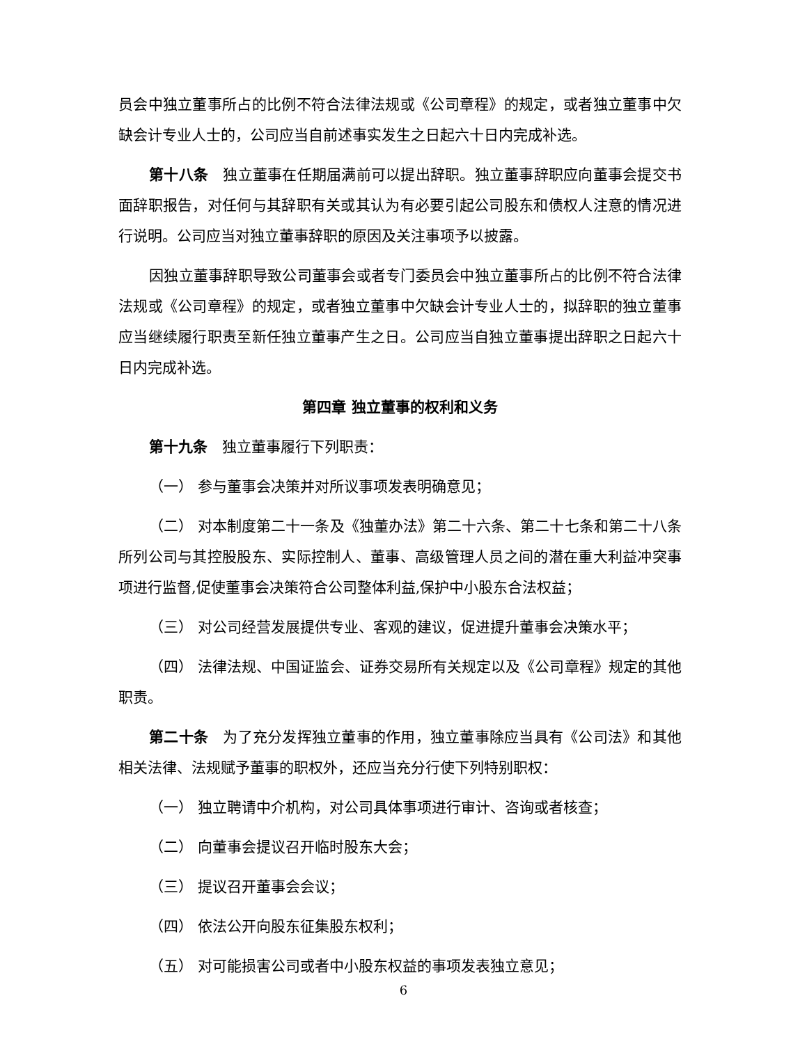员会中独立董事所占的比例不符合法律法规或《公司章程》的规定，或者独立董事中欠缺会计专业人士的，公司应当自前述事实发生之日起六十日内完成补选。
第十八条　独立董事在任期届满前可以提出辞职。独立董事辞职应向董事会提交书面辞职报告，对任何与其辞职有关或其认为有必要引起公司股东和债权人注意的情况进行说明。公司应当对独立董事辞职的原因及关注事项予以披露。
因独立董事辞职导致公司董事会或者专门委员会中独立董事所占的比例不符合法律法规或《公司章程》的规定，或者独立董事中欠缺会计专业人士的，拟辞职的独立董事应当继续履行职责至新任独立董事产生之日。公司应当自独立董事提出辞职之日起六十日内完成补选。
第四章 独立董事的权利和义务
第十九条　独立董事履行下列职责：
（一） 参与董事会决策并对所议事项发表明确意见；
（二） 对本制度第二十一条及《独董办法》第二十六条、第二十七条和第二十八条所列公司与其控股股东、实际控制人、董事、高级管理人员之间的潜在重大利益冲突事项进行监督,促使董事会决策符合公司整体利益,保护中小股东合法权益；
（三） 对公司经营发展提供专业、客观的建议，促进提升董事会决策水平；
（四） 法律法规、中国证监会、证券交易所有关规定以及《公司章程》规定的其他职责。
第二十条　为了充分发挥独立董事的作用，独立董事除应当具有《公司法》和其他相关法律、法规赋予董事的职权外，还应当充分行使下列特别职权：
（一） 独立聘请中介机构，对公司具体事项进行审计、咨询或者核查；
（二） 向董事会提议召开临时股东大会；
（三） 提议召开董事会会议；
（四） 依法公开向股东征集股东权利；
（五） 对可能损害公司或者中小股东权益的事项发表独立意见；
6